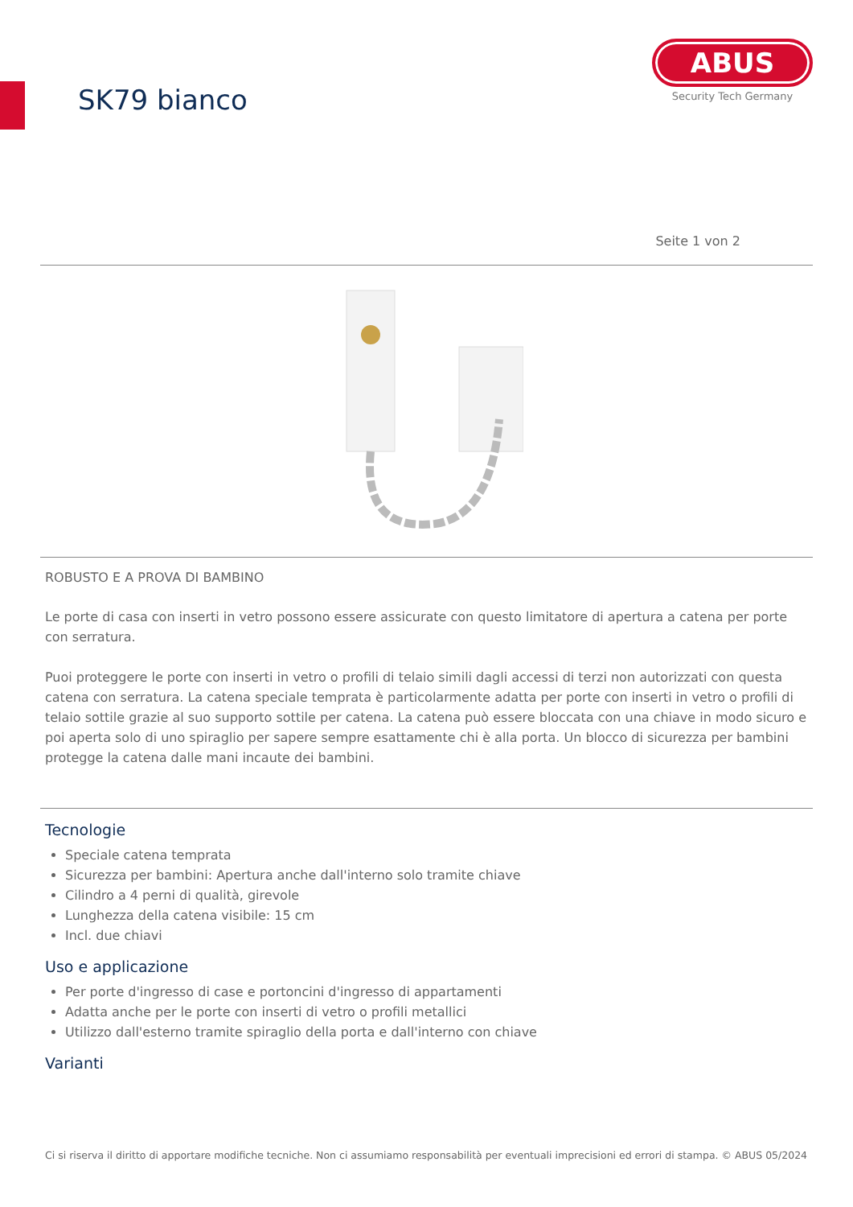SK79 bianco
ABUS
Security Tech Germany
Seite 1 von 2
ROBUSTO E A PROVA DI BAMBINO
Le porte di casa con inserti in vetro possono essere assicurate con questo limitatore di apertura a catena per porte con serratura.
Puoi proteggere le porte con inserti in vetro o profili di telaio simili dagli accessi di terzi non autorizzati con questa catena con serratura. La catena speciale temprata è particolarmente adatta per porte con inserti in vetro o profili di telaio sottile grazie al suo supporto sottile per catena. La catena può essere bloccata con una chiave in modo sicuro e poi aperta solo di uno spiraglio per sapere sempre esattamente chi è alla porta. Un blocco di sicurezza per bambini protegge la catena dalle mani incaute dei bambini.
Tecnologie
Speciale catena temprata
Sicurezza per bambini: Apertura anche dall'interno solo tramite chiave
Cilindro a 4 perni di qualità, girevole
Lunghezza della catena visibile: 15 cm
Incl. due chiavi
Uso e applicazione
Per porte d'ingresso di case e portoncini d'ingresso di appartamenti
Adatta anche per le porte con inserti di vetro o profili metallici
Utilizzo dall'esterno tramite spiraglio della porta e dall'interno con chiave
Varianti
Ci si riserva il diritto di apportare modifiche tecniche. Non ci assumiamo responsabilità per eventuali imprecisioni ed errori di stampa. © ABUS 05/2024